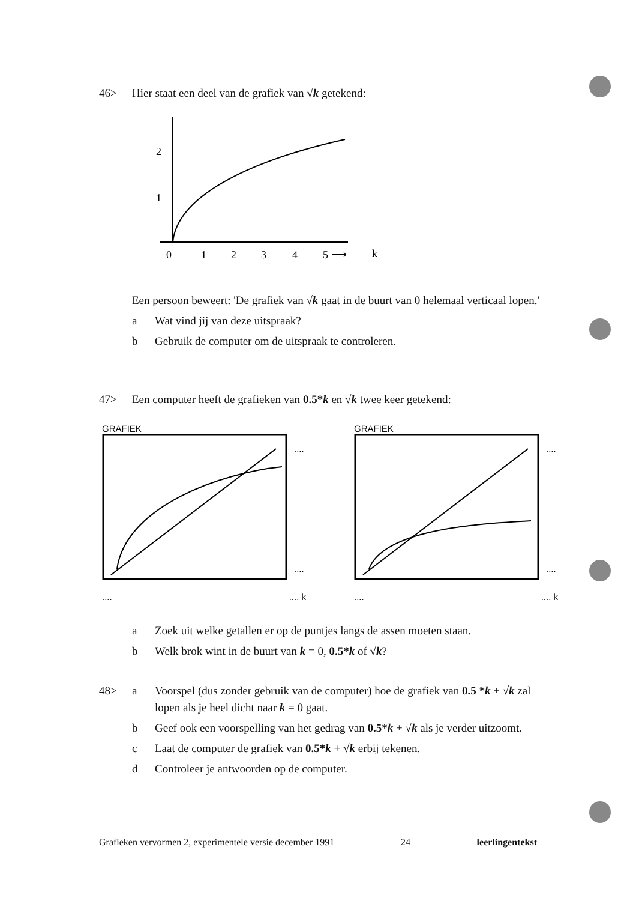46> Hier staat een deel van de grafiek van √k getekend:
2
1
0
1
2
3
4
5 ⟶
k
Een persoon beweert: 'De grafiek van √k gaat in de buurt van 0 helemaal verticaal lopen.'
a Wat vind jij van deze uitspraak?
b Gebruik de computer om de uitspraak te controleren.
47> Een computer heeft de grafieken van 0.5*k en √k twee keer getekend:
GRAFIEK
....
....
........ k
GRAFIEK
....
....
........ k
a Zoek uit welke getallen er op de puntjes langs de assen moeten staan.
b Welk brok wint in de buurt van k = 0, 0.5*k of √k?
48> a Voorspel (dus zonder gebruik van de computer) hoe de grafiek van 0.5 *k + √k zal lopen als je heel dicht naar k = 0 gaat.
b Geef ook een voorspelling van het gedrag van 0.5*k + √k als je verder uitzoomt.
c Laat de computer de grafiek van 0.5*k + √k erbij tekenen.
d Controleer je antwoorden op de computer.
Grafieken vervormen 2, experimentele versie december 1991 24 leerlingentekst